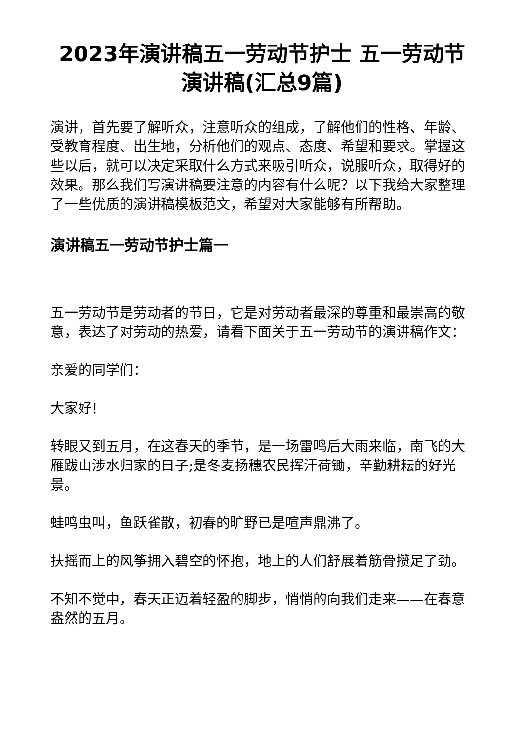2023年演讲稿五一劳动节护士 五一劳动节演讲稿(汇总9篇)
演讲，首先要了解听众，注意听众的组成，了解他们的性格、年龄、受教育程度、出生地，分析他们的观点、态度、希望和要求。掌握这些以后，就可以决定采取什么方式来吸引听众，说服听众，取得好的效果。那么我们写演讲稿要注意的内容有什么呢？以下我给大家整理了一些优质的演讲稿模板范文，希望对大家能够有所帮助。
演讲稿五一劳动节护士篇一
五一劳动节是劳动者的节日，它是对劳动者最深的尊重和最崇高的敬意，表达了对劳动的热爱，请看下面关于五一劳动节的演讲稿作文：
亲爱的同学们：
大家好!
转眼又到五月，在这春天的季节，是一场雷鸣后大雨来临，南飞的大雁跋山涉水归家的日子;是冬麦扬穗农民挥汗荷锄，辛勤耕耘的好光景。
蛙鸣虫叫，鱼跃雀散，初春的旷野已是喧声鼎沸了。
扶摇而上的风筝拥入碧空的怀抱，地上的人们舒展着筋骨攒足了劲。
不知不觉中，春天正迈着轻盈的脚步，悄悄的向我们走来——在春意盎然的五月。